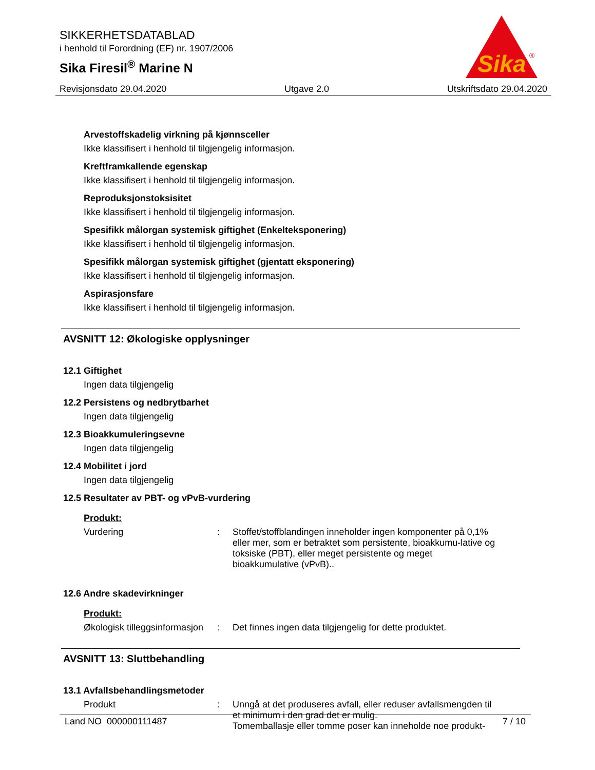SIKKERHETSDATABLAD
i henhold til Forordning (EF) nr. 1907/2006
Sika Firesil<sup>®</sup> Marine N
Sika
®
Revisjonsdato 29.04.2020 Utgave 2.0 Utskriftsdato 29.04.2020
Arvestoffskadelig virkning på kjønnsceller
Ikke klassifisert i henhold til tilgjengelig informasjon.
Kreftframkallende egenskap
Ikke klassifisert i henhold til tilgjengelig informasjon.
Reproduksjonstoksisitet
Ikke klassifisert i henhold til tilgjengelig informasjon.
Spesifikk målorgan systemisk giftighet (Enkelteksponering)
Ikke klassifisert i henhold til tilgjengelig informasjon.
Spesifikk målorgan systemisk giftighet (gjentatt eksponering)
Ikke klassifisert i henhold til tilgjengelig informasjon.
Aspirasjonsfare
Ikke klassifisert i henhold til tilgjengelig informasjon.
AVSNITT 12: Økologiske opplysninger
12.1 Giftighet
Ingen data tilgjengelig
12.2 Persistens og nedbrytbarhet
Ingen data tilgjengelig
12.3 Bioakkumuleringsevne
Ingen data tilgjengelig
12.4 Mobilitet i jord
Ingen data tilgjengelig
12.5 Resultater av PBT- og vPvB-vurdering
Produkt:
Vurdering: Stoffet/stoffblandingen inneholder ingen komponenter på 0,1% eller mer, som er betraktet som persistente, bioakkumu-lative og toksiske (PBT), eller meget persistente og meget bioakkumulative (vPvB)..
12.6 Andre skadevirkninger
Produkt:
Økologisk tilleggsinformasjon: Det finnes ingen data tilgjengelig for dette produktet.
AVSNITT 13: Sluttbehandling
13.1 Avfallsbehandlingsmetoder
Produkt: Unngå at det produseres avfall, eller reduser avfallsmengden til et minimum i den grad det er mulig.
Tomemballasje eller tomme poser kan inneholde noe produkt-
Land NO 000000111487 7 / 10